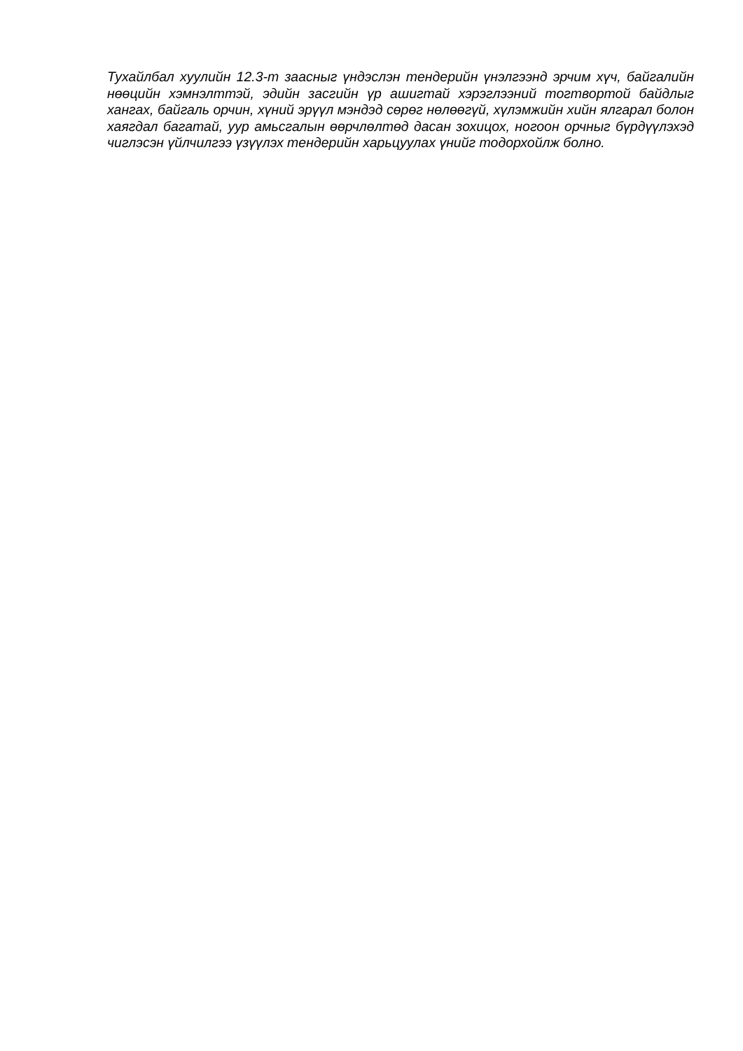Тухайлбал хуулийн 12.3-т заасныг үндэслэн тендерийн үнэлгээнд эрчим хүч, байгалийн нөөцийн хэмнэлттэй, эдийн засгийн үр ашигтай хэрэглээний тогтвортой байдлыг хангах, байгаль орчин, хүний эрүүл мэндэд сөрөг нөлөөгүй, хүлэмжийн хийн ялгарал болон хаягдал багатай, уур амьсгалын өөрчлөлтөд дасан зохицох, ногоон орчныг бүрдүүлэхэд чиглэсэн үйлчилгээ үзүүлэх тендерийн харьцуулах үнийг тодорхойлж болно.